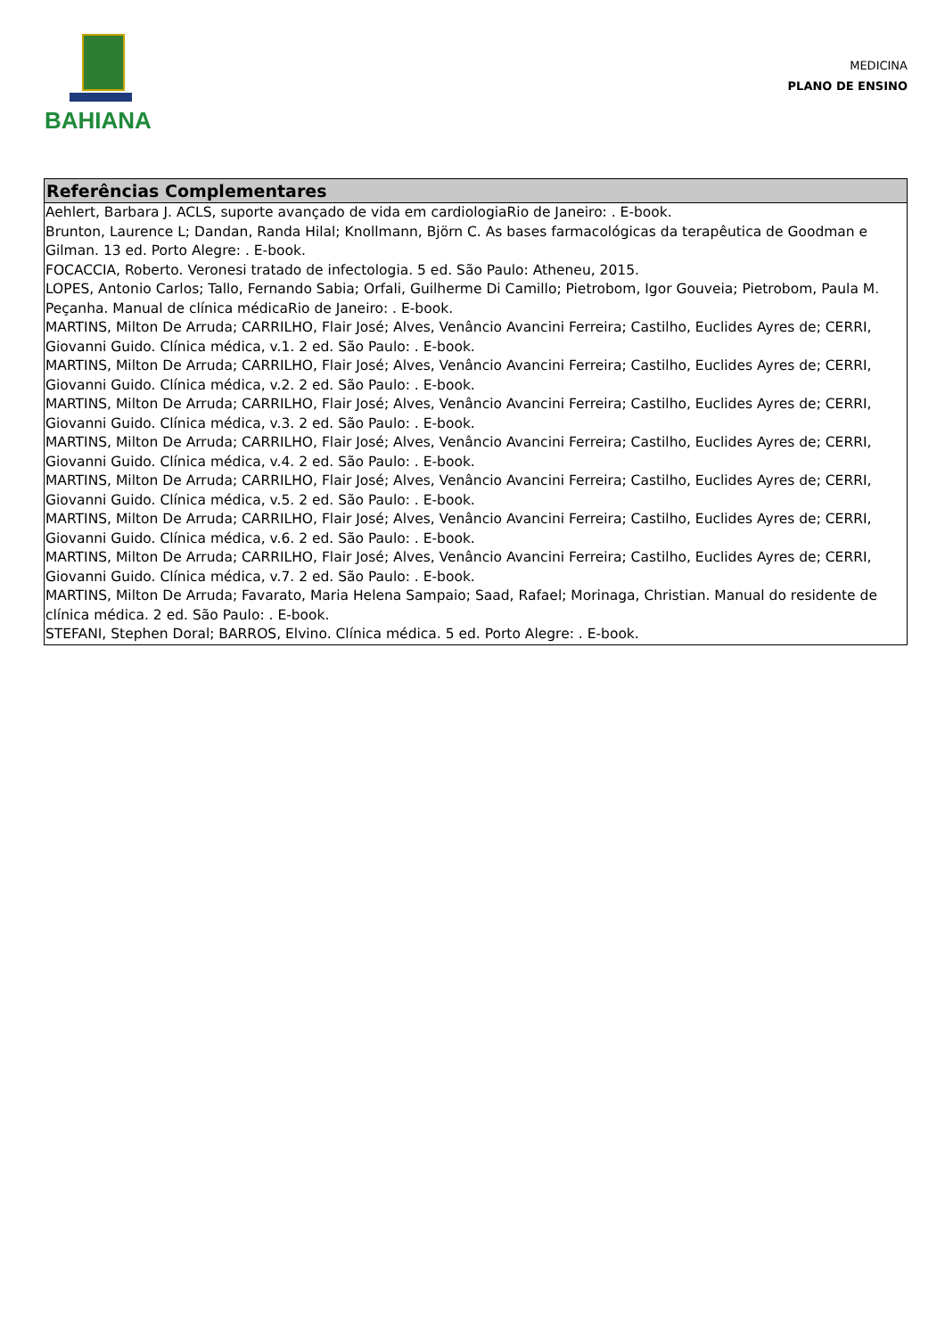BAHIANA
MEDICINA
PLANO DE ENSINO
Referências Complementares
Aehlert, Barbara J. ACLS, suporte avançado de vida em cardiologiaRio de Janeiro: . E-book.
Brunton, Laurence L; Dandan, Randa Hilal; Knollmann, Björn C. As bases farmacológicas da terapêutica de Goodman e Gilman. 13 ed. Porto Alegre: . E-book.
FOCACCIA, Roberto. Veronesi tratado de infectologia. 5 ed. São Paulo: Atheneu, 2015.
LOPES, Antonio Carlos; Tallo, Fernando Sabia; Orfali, Guilherme Di Camillo; Pietrobom, Igor Gouveia; Pietrobom, Paula M. Peçanha. Manual de clínica médicaRio de Janeiro: . E-book.
MARTINS, Milton De Arruda; CARRILHO, Flair José; Alves, Venâncio Avancini Ferreira; Castilho, Euclides Ayres de; CERRI, Giovanni Guido. Clínica médica, v.1. 2 ed. São Paulo: . E-book.
MARTINS, Milton De Arruda; CARRILHO, Flair José; Alves, Venâncio Avancini Ferreira; Castilho, Euclides Ayres de; CERRI, Giovanni Guido. Clínica médica, v.2. 2 ed. São Paulo: . E-book.
MARTINS, Milton De Arruda; CARRILHO, Flair José; Alves, Venâncio Avancini Ferreira; Castilho, Euclides Ayres de; CERRI, Giovanni Guido. Clínica médica, v.3. 2 ed. São Paulo: . E-book.
MARTINS, Milton De Arruda; CARRILHO, Flair José; Alves, Venâncio Avancini Ferreira; Castilho, Euclides Ayres de; CERRI, Giovanni Guido. Clínica médica, v.4. 2 ed. São Paulo: . E-book.
MARTINS, Milton De Arruda; CARRILHO, Flair José; Alves, Venâncio Avancini Ferreira; Castilho, Euclides Ayres de; CERRI, Giovanni Guido. Clínica médica, v.5. 2 ed. São Paulo: . E-book.
MARTINS, Milton De Arruda; CARRILHO, Flair José; Alves, Venâncio Avancini Ferreira; Castilho, Euclides Ayres de; CERRI, Giovanni Guido. Clínica médica, v.6. 2 ed. São Paulo: . E-book.
MARTINS, Milton De Arruda; CARRILHO, Flair José; Alves, Venâncio Avancini Ferreira; Castilho, Euclides Ayres de; CERRI, Giovanni Guido. Clínica médica, v.7. 2 ed. São Paulo: . E-book.
MARTINS, Milton De Arruda; Favarato, Maria Helena Sampaio; Saad, Rafael; Morinaga, Christian. Manual do residente de clínica médica. 2 ed. São Paulo: . E-book.
STEFANI, Stephen Doral; BARROS, Elvino. Clínica médica. 5 ed. Porto Alegre: . E-book.